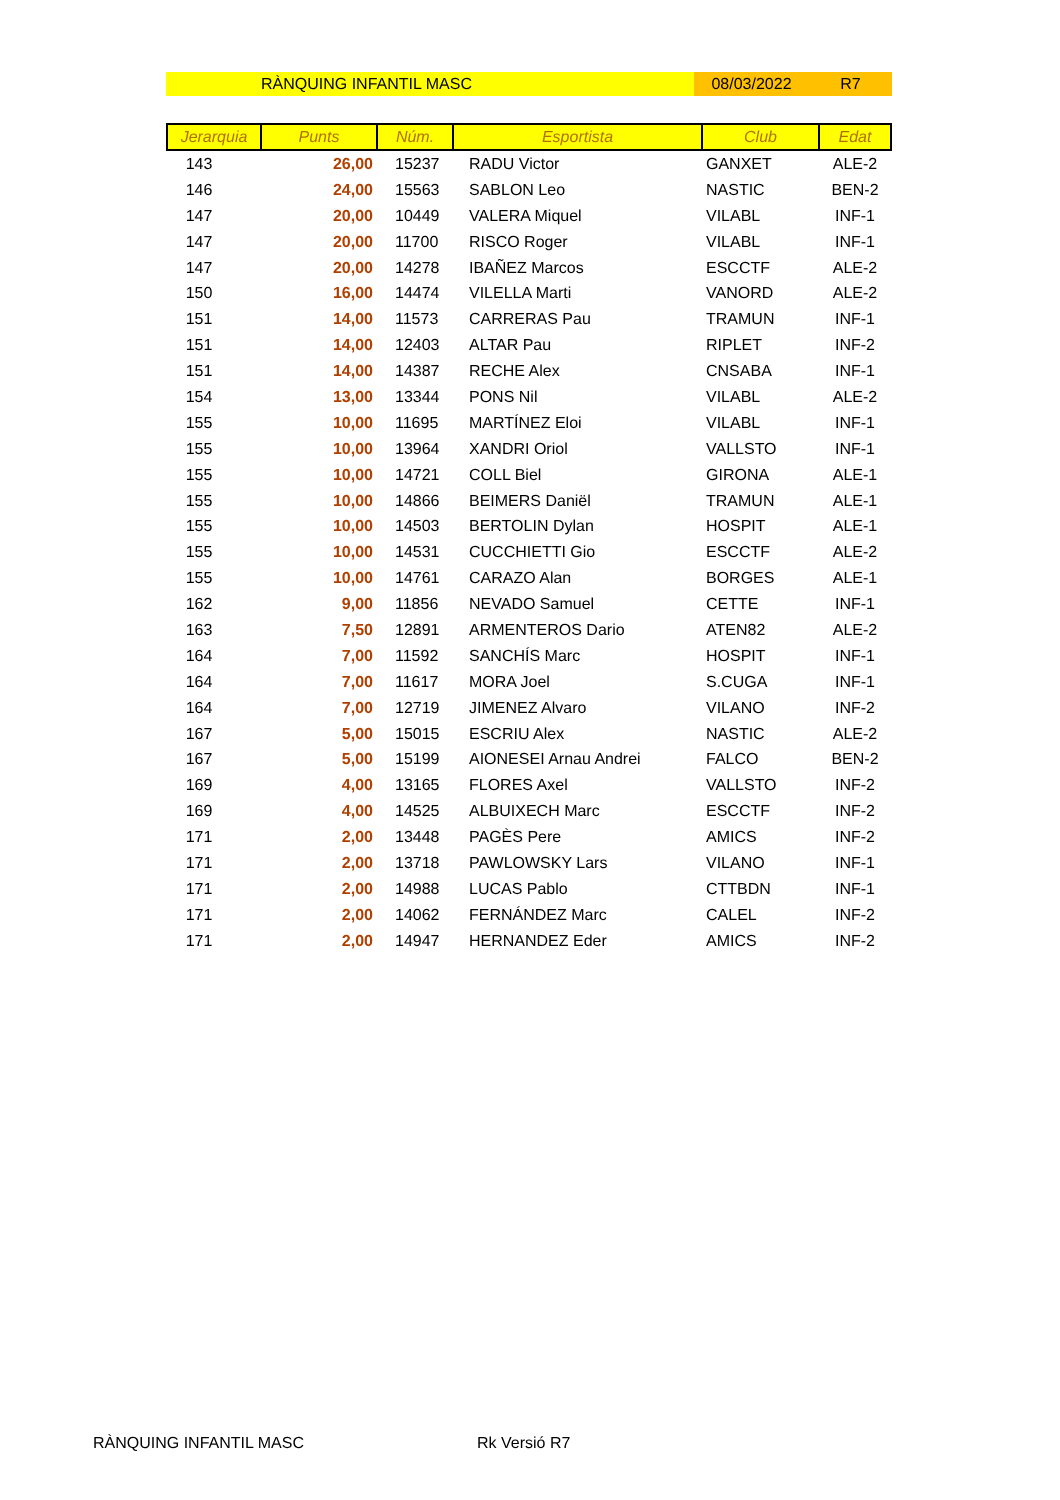RÀNQUING INFANTIL MASC 08/03/2022 R7
| Jerarquia | Punts | Núm. | Esportista | Club | Edat |
| --- | --- | --- | --- | --- | --- |
| 143 | 26,00 | 15237 | RADU Victor | GANXET | ALE-2 |
| 146 | 24,00 | 15563 | SABLON Leo | NASTIC | BEN-2 |
| 147 | 20,00 | 10449 | VALERA Miquel | VILABL | INF-1 |
| 147 | 20,00 | 11700 | RISCO Roger | VILABL | INF-1 |
| 147 | 20,00 | 14278 | IBAÑEZ Marcos | ESCCTF | ALE-2 |
| 150 | 16,00 | 14474 | VILELLA Marti | VANORD | ALE-2 |
| 151 | 14,00 | 11573 | CARRERAS Pau | TRAMUN | INF-1 |
| 151 | 14,00 | 12403 | ALTAR Pau | RIPLET | INF-2 |
| 151 | 14,00 | 14387 | RECHE Alex | CNSABA | INF-1 |
| 154 | 13,00 | 13344 | PONS Nil | VILABL | ALE-2 |
| 155 | 10,00 | 11695 | MARTÍNEZ Eloi | VILABL | INF-1 |
| 155 | 10,00 | 13964 | XANDRI Oriol | VALLSTO | INF-1 |
| 155 | 10,00 | 14721 | COLL Biel | GIRONA | ALE-1 |
| 155 | 10,00 | 14866 | BEIMERS Daniël | TRAMUN | ALE-1 |
| 155 | 10,00 | 14503 | BERTOLIN Dylan | HOSPIT | ALE-1 |
| 155 | 10,00 | 14531 | CUCCHIETTI Gio | ESCCTF | ALE-2 |
| 155 | 10,00 | 14761 | CARAZO Alan | BORGES | ALE-1 |
| 162 | 9,00 | 11856 | NEVADO Samuel | CETTE | INF-1 |
| 163 | 7,50 | 12891 | ARMENTEROS Dario | ATEN82 | ALE-2 |
| 164 | 7,00 | 11592 | SANCHÍS Marc | HOSPIT | INF-1 |
| 164 | 7,00 | 11617 | MORA Joel | S.CUGA | INF-1 |
| 164 | 7,00 | 12719 | JIMENEZ Alvaro | VILANO | INF-2 |
| 167 | 5,00 | 15015 | ESCRIU Alex | NASTIC | ALE-2 |
| 167 | 5,00 | 15199 | AIONESEI Arnau Andrei | FALCO | BEN-2 |
| 169 | 4,00 | 13165 | FLORES Axel | VALLSTO | INF-2 |
| 169 | 4,00 | 14525 | ALBUIXECH Marc | ESCCTF | INF-2 |
| 171 | 2,00 | 13448 | PAGÈS Pere | AMICS | INF-2 |
| 171 | 2,00 | 13718 | PAWLOWSKY Lars | VILANO | INF-1 |
| 171 | 2,00 | 14988 | LUCAS Pablo | CTTBDN | INF-1 |
| 171 | 2,00 | 14062 | FERNÁNDEZ Marc | CALEL | INF-2 |
| 171 | 2,00 | 14947 | HERNANDEZ Eder | AMICS | INF-2 |
RÀNQUING INFANTIL MASC Rk Versió R7